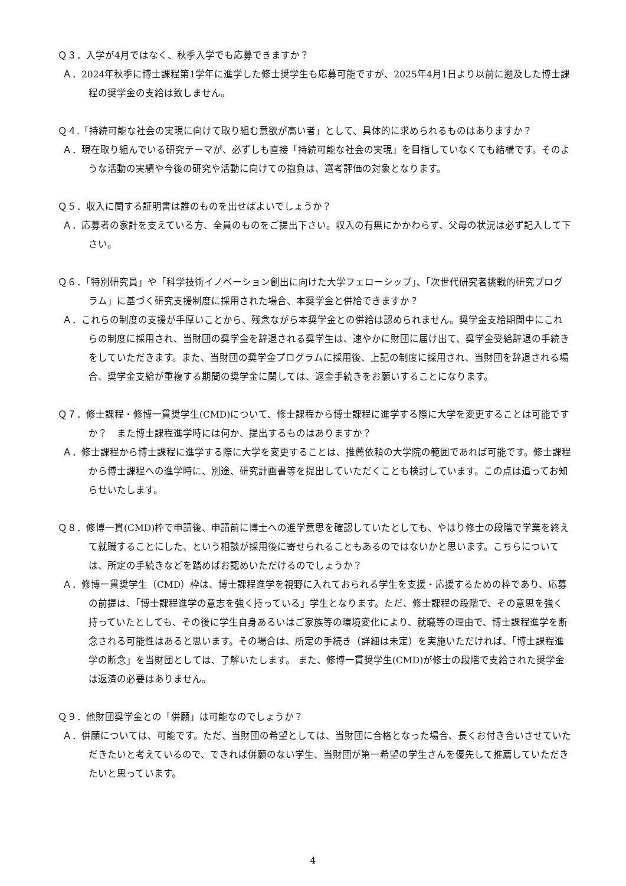Ｑ３．入学が4月ではなく、秋季入学でも応募できますか？
Ａ．2024年秋季に博士課程第1学年に進学した修士奨学生も応募可能ですが、2025年4月1日より以前に遡及した博士課程の奨学金の支給は致しません。
Ｑ４.「持続可能な社会の実現に向けて取り組む意欲が高い者」として、具体的に求められるものはありますか？
Ａ．現在取り組んでいる研究テーマが、必ずしも直接「持続可能な社会の実現」を目指していなくても結構です。そのような活動の実績や今後の研究や活動に向けての抱負は、選考評価の対象となります。
Ｑ５．収入に関する証明書は誰のものを出せばよいでしょうか？
Ａ．応募者の家計を支えている方、全員のものをご提出下さい。収入の有無にかかわらず、父母の状況は必ず記入して下さい。
Ｑ６．「特別研究員」や「科学技術イノベーション創出に向けた大学フェローシップ」、「次世代研究者挑戦的研究プログラム」に基づく研究支援制度に採用された場合、本奨学金と併給できますか？
Ａ．これらの制度の支援が手厚いことから、残念ながら本奨学金との併給は認められません。奨学金支給期間中にこれらの制度に採用され、当財団の奨学金を辞退される奨学生は、速やかに財団に届け出て、奨学金受給辞退の手続きをしていただきます。また、当財団の奨学金プログラムに採用後、上記の制度に採用され、当財団を辞退される場合、奨学金支給が重複する期間の奨学金に関しては、返金手続きをお願いすることになります。
Ｑ７．修士課程・修博一貫奨学生(CMD)について、修士課程から博士課程に進学する際に大学を変更することは可能ですか？　また博士課程進学時には何か、提出するものはありますか？
Ａ．修士課程から博士課程に進学する際に大学を変更することは、推薦依頼の大学院の範囲であれば可能です。修士課程から博士課程への進学時に、別途、研究計画書等を提出していただくことも検討しています。この点は追ってお知らせいたします。
Ｑ８．修博一貫(CMD)枠で申請後、申請前に博士への進学意思を確認していたとしても、やはり修士の段階で学業を終えて就職することにした、という相談が採用後に寄せられることもあるのではないかと思います。こちらについては、所定の手続きなどを踏めばお認めいただけるのでしょうか？
Ａ．修博一貫奨学生（CMD）枠は、博士課程進学を視野に入れておられる学生を支援・応援するための枠であり、応募の前提は、「博士課程進学の意志を強く持っている」学生となります。ただ、修士課程の段階で、その意思を強く持っていたとしても、その後に学生自身あるいはご家族等の環境変化により、就職等の理由で、博士課程進学を断念される可能性はあると思います。その場合は、所定の手続き（詳細は未定）を実施いただければ、「博士課程進学の断念」を当財団としては、了解いたします。 また、修博一貫奨学生(CMD)が修士の段階で支給された奨学金は返済の必要はありません。
Ｑ９．他財団奨学金との「併願」は可能なのでしょうか？
Ａ．併願については、可能です。ただ、当財団の希望としては、当財団に合格となった場合、長くお付き合いさせていただきたいと考えているので、できれば併願のない学生、当財団が第一希望の学生さんを優先して推薦していただきたいと思っています。
4